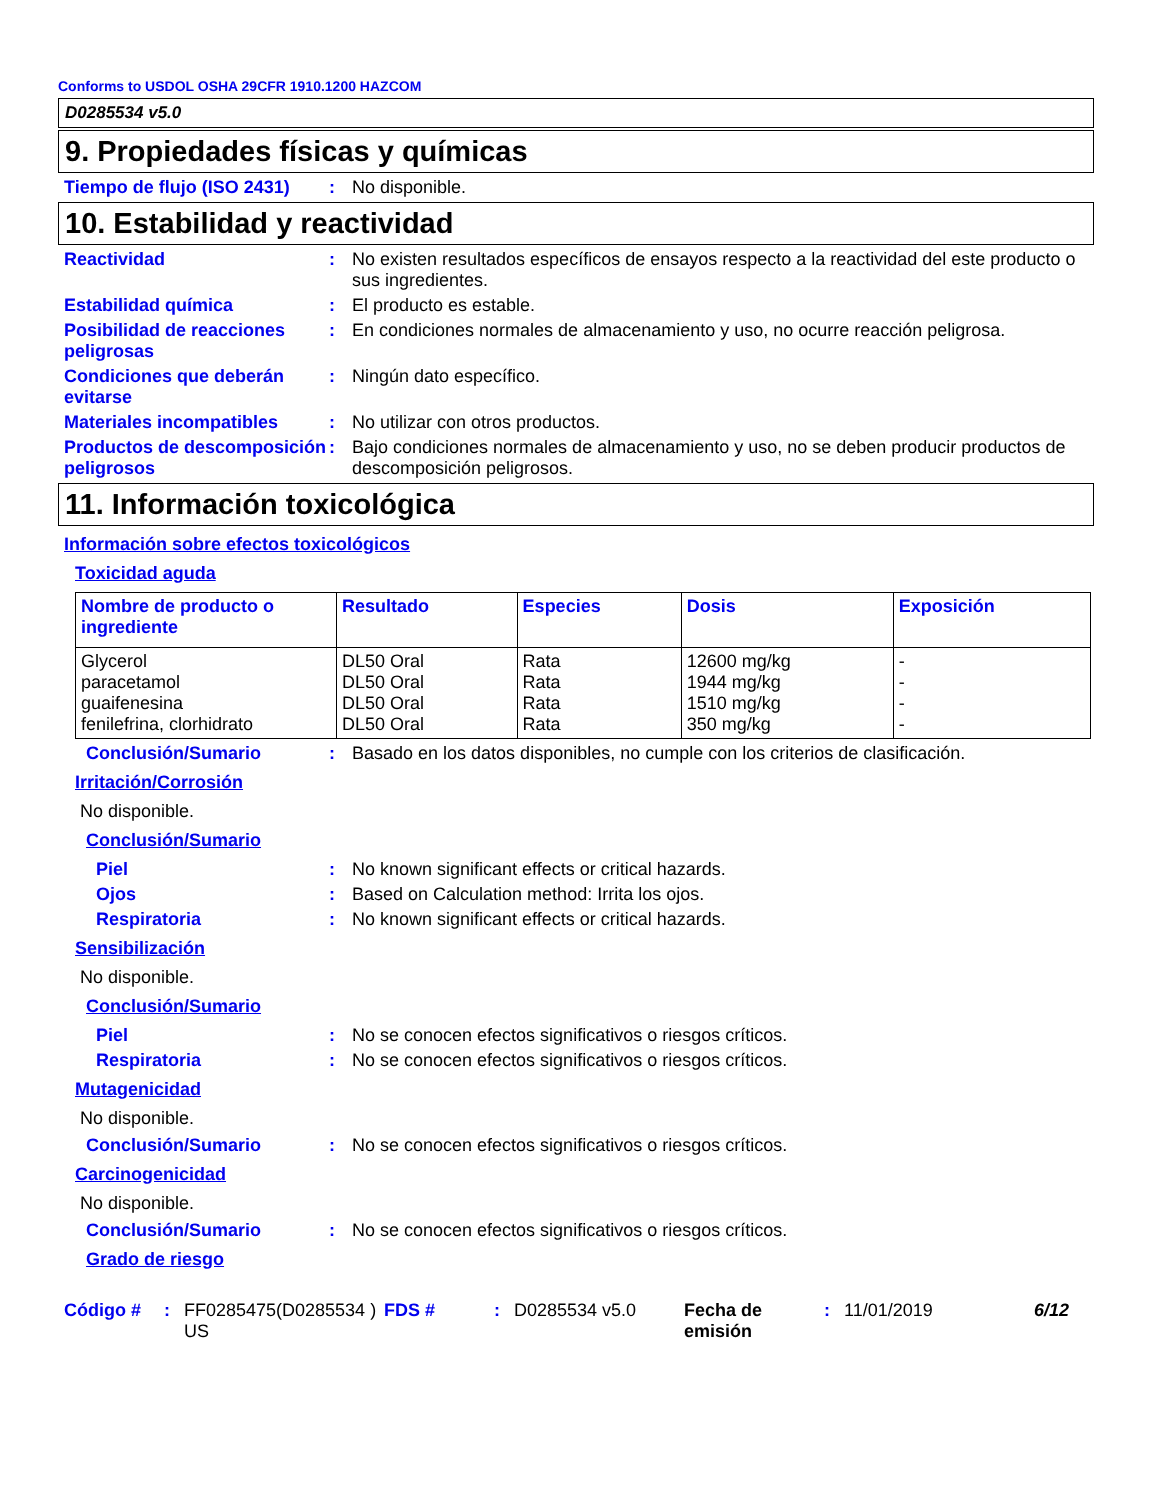Conforms to USDOL OSHA 29CFR 1910.1200 HAZCOM
D0285534 v5.0
9. Propiedades físicas y químicas
Tiempo de flujo (ISO 2431)
: No disponible.
10. Estabilidad y reactividad
Reactividad : No existen resultados específicos de ensayos respecto a la reactividad del este producto o sus ingredientes.
Estabilidad química : El producto es estable.
Posibilidad de reacciones peligrosas
: En condiciones normales de almacenamiento y uso, no ocurre reacción peligrosa.
Condiciones que deberán evitarse
: Ningún dato específico.
Materiales incompatibles : No utilizar con otros productos.
Productos de descomposición peligrosos
: Bajo condiciones normales de almacenamiento y uso, no se deben producir productos de descomposición peligrosos.
11. Información toxicológica
Información sobre efectos toxicológicos
Toxicidad aguda
| Nombre de producto o ingrediente | Resultado | Especies | Dosis | Exposición |
| --- | --- | --- | --- | --- |
| Glycerol paracetamol guaifenesina fenilefrina, clorhidrato | DL50 Oral DL50 Oral DL50 Oral DL50 Oral | Rata Rata Rata Rata | 12600 mg/kg 1944 mg/kg 1510 mg/kg 350 mg/kg | - - - - |
Conclusión/Sumario : Basado en los datos disponibles, no cumple con los criterios de clasificación.
Irritación/Corrosión
No disponible.
Conclusión/Sumario
Piel : No known significant effects or critical hazards.
Ojos : Based on Calculation method: Irrita los ojos.
Respiratoria : No known significant effects or critical hazards.
Sensibilización
No disponible.
Conclusión/Sumario
Piel : No se conocen efectos significativos o riesgos críticos.
Respiratoria : No se conocen efectos significativos o riesgos críticos.
Mutagenicidad
No disponible.
Conclusión/Sumario : No se conocen efectos significativos o riesgos críticos.
Carcinogenicidad
No disponible.
Conclusión/Sumario : No se conocen efectos significativos o riesgos críticos.
Grado de riesgo
Código # : FF0285475(D0285534 ) US
FDS # : D0285534 v5.0 Fecha de emisión
: 11/01/2019 6/12